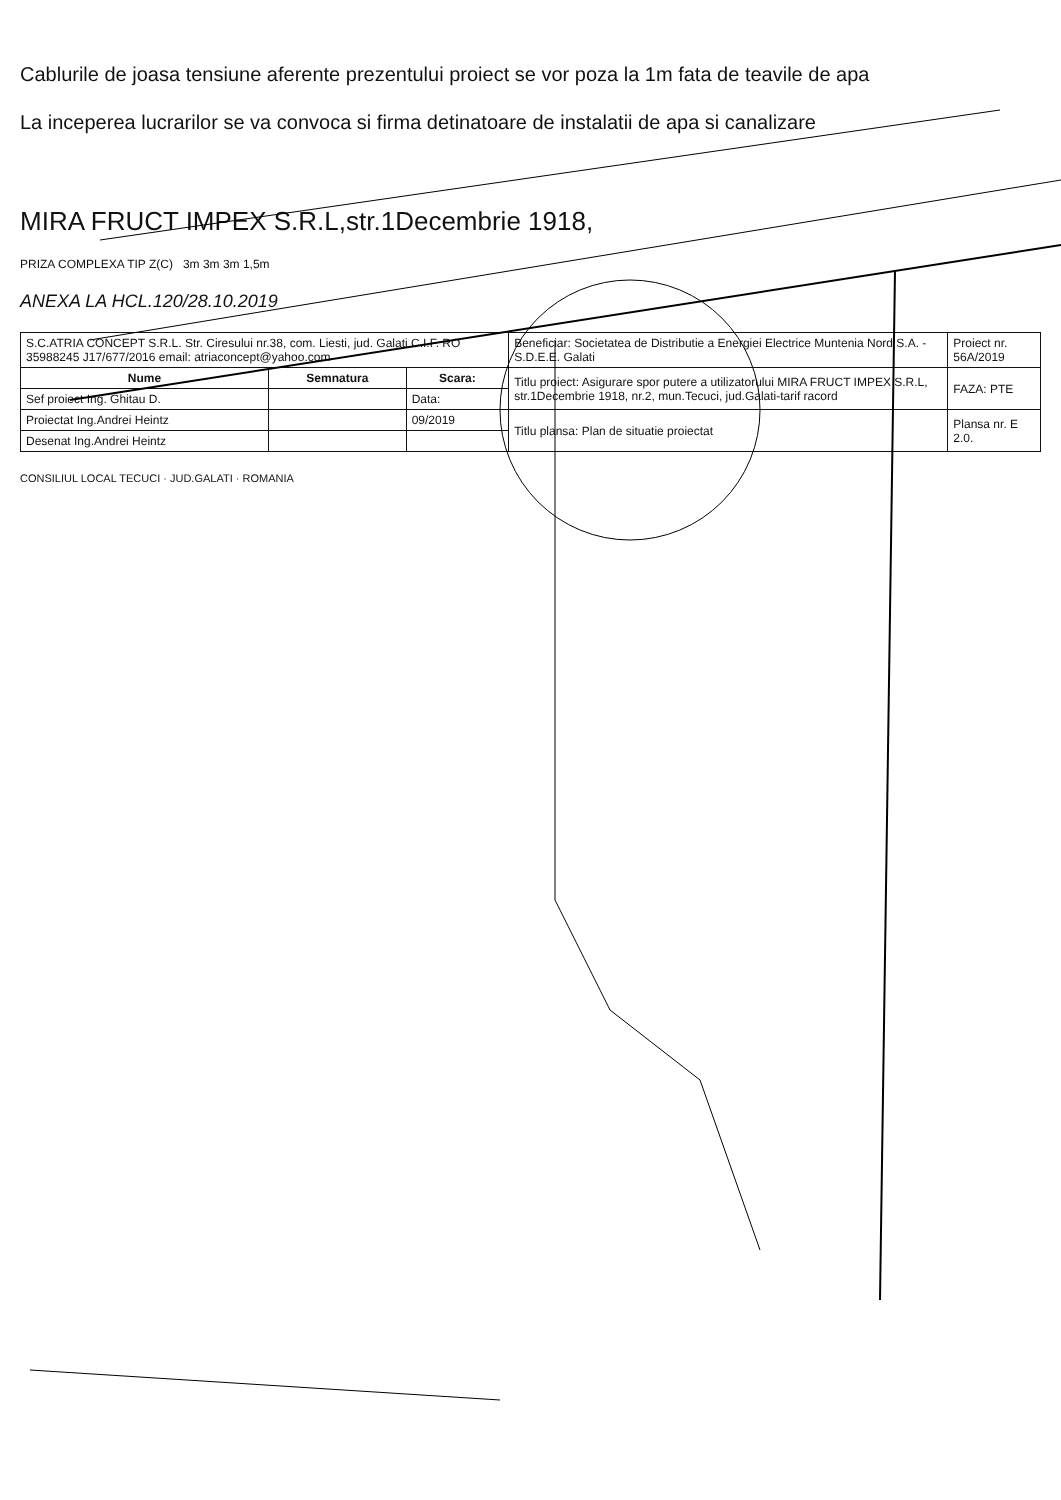Cablurile de joasa tensiune aferente prezentului proiect se vor poza la 1m fata de teavile de apa
La inceperea lucrarilor se va convoca si firma detinatoare de instalatii de apa si canalizare
MIRA FRUCT IMPEX S.R.L,str.1Decembrie 1918,
PRIZA COMPLEXA TIP Z(C) 3m 3m 3m 1,5m
ANEXA LA HCL.120/28.10.2019
| S.C.ATRIA CONCEPT S.R.L. Str. Ciresului nr.38, com. Liesti, jud. Galati C.I.F. RO 35988245 J17/677/2016 email: atriaconcept@yahoo.com | | | Beneficiar: Societatea de Distributie a Energiei Electrice Muntenia Nord S.A. - S.D.E.E. Galati | Proiect nr. 56A/2019 |
| Nume | Semnatura | Scara: | Titlu proiect: Asigurare spor putere a utilizatorului MIRA FRUCT IMPEX S.R.L, str.1Decembrie 1918, nr.2, mun.Tecuci, jud.Galati-tarif racord | FAZA: PTE |
| Sef proiect Ing. Ghitau D. | | Data: | | |
| Proiectat Ing.Andrei Heintz | | 09/2019 | Titlu plansa: Plan de situatie proiectat | Plansa nr. E 2.0. |
| Desenat Ing.Andrei Heintz | | | | |
CONSILIUL LOCAL TECUCI · JUD.GALATI · ROMANIA